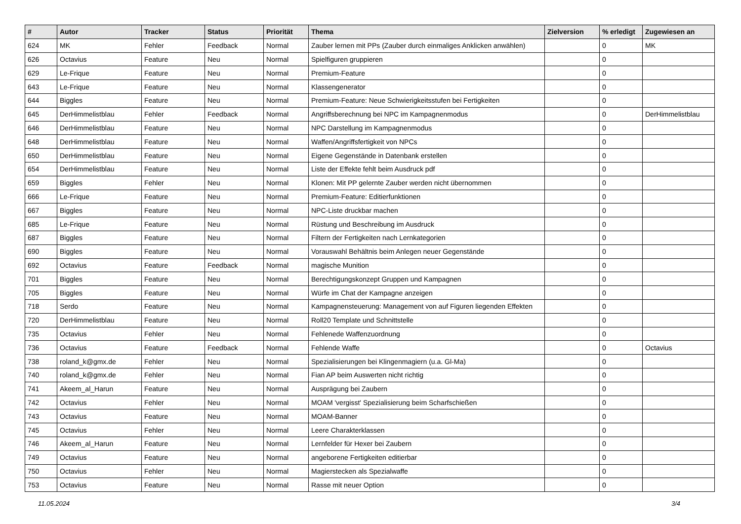| # | Autor | Tracker | Status | Priorität | Thema | Zielversion | % erledigt | Zugewiesen an |
| --- | --- | --- | --- | --- | --- | --- | --- | --- |
| 624 | MK | Fehler | Feedback | Normal | Zauber lernen mit PPs (Zauber durch einmaliges Anklicken anwählen) | | 0 | MK |
| 626 | Octavius | Feature | Neu | Normal | Spielfiguren gruppieren | | 0 | |
| 629 | Le-Frique | Feature | Neu | Normal | Premium-Feature | | 0 | |
| 643 | Le-Frique | Feature | Neu | Normal | Klassengenerator | | 0 | |
| 644 | Biggles | Feature | Neu | Normal | Premium-Feature: Neue Schwierigkeitsstufen bei Fertigkeiten | | 0 | |
| 645 | DerHimmelistblau | Fehler | Feedback | Normal | Angriffsberechnung bei NPC im Kampagnenmodus | | 0 | DerHimmelistblau |
| 646 | DerHimmelistblau | Feature | Neu | Normal | NPC Darstellung im Kampagnenmodus | | 0 | |
| 648 | DerHimmelistblau | Feature | Neu | Normal | Waffen/Angriffsfertigkeit von NPCs | | 0 | |
| 650 | DerHimmelistblau | Feature | Neu | Normal | Eigene Gegenstände in Datenbank erstellen | | 0 | |
| 654 | DerHimmelistblau | Feature | Neu | Normal | Liste der Effekte fehlt beim Ausdruck pdf | | 0 | |
| 659 | Biggles | Fehler | Neu | Normal | Klonen: Mit PP gelernte Zauber werden nicht übernommen | | 0 | |
| 666 | Le-Frique | Feature | Neu | Normal | Premium-Feature: Editierfunktionen | | 0 | |
| 667 | Biggles | Feature | Neu | Normal | NPC-Liste druckbar machen | | 0 | |
| 685 | Le-Frique | Feature | Neu | Normal | Rüstung und Beschreibung im Ausdruck | | 0 | |
| 687 | Biggles | Feature | Neu | Normal | Filtern der Fertigkeiten nach Lernkategorien | | 0 | |
| 690 | Biggles | Feature | Neu | Normal | Vorauswahl Behältnis beim Anlegen neuer Gegenstände | | 0 | |
| 692 | Octavius | Feature | Feedback | Normal | magische Munition | | 0 | |
| 701 | Biggles | Feature | Neu | Normal | Berechtigungskonzept Gruppen und Kampagnen | | 0 | |
| 705 | Biggles | Feature | Neu | Normal | Würfe im Chat der Kampagne anzeigen | | 0 | |
| 718 | Serdo | Feature | Neu | Normal | Kampagnensteuerung: Management von auf Figuren liegenden Effekten | | 0 | |
| 720 | DerHimmelistblau | Feature | Neu | Normal | Roll20 Template und Schnittstelle | | 0 | |
| 735 | Octavius | Fehler | Neu | Normal | Fehlenede Waffenzuordnung | | 0 | |
| 736 | Octavius | Feature | Feedback | Normal | Fehlende Waffe | | 0 | Octavius |
| 738 | roland_k@gmx.de | Fehler | Neu | Normal | Spezialisierungen bei Klingenmagiern (u.a. Gl-Ma) | | 0 | |
| 740 | roland_k@gmx.de | Fehler | Neu | Normal | Fian AP beim Auswerten nicht richtig | | 0 | |
| 741 | Akeem_al_Harun | Feature | Neu | Normal | Ausprägung bei Zaubern | | 0 | |
| 742 | Octavius | Fehler | Neu | Normal | MOAM 'vergisst' Spezialisierung beim Scharfschießen | | 0 | |
| 743 | Octavius | Feature | Neu | Normal | MOAM-Banner | | 0 | |
| 745 | Octavius | Fehler | Neu | Normal | Leere Charakterklassen | | 0 | |
| 746 | Akeem_al_Harun | Feature | Neu | Normal | Lernfelder für Hexer bei Zaubern | | 0 | |
| 749 | Octavius | Feature | Neu | Normal | angeborene Fertigkeiten editierbar | | 0 | |
| 750 | Octavius | Fehler | Neu | Normal | Magierstecken als Spezialwaffe | | 0 | |
| 753 | Octavius | Feature | Neu | Normal | Rasse mit neuer Option | | 0 | |
11.05.2024 3/4